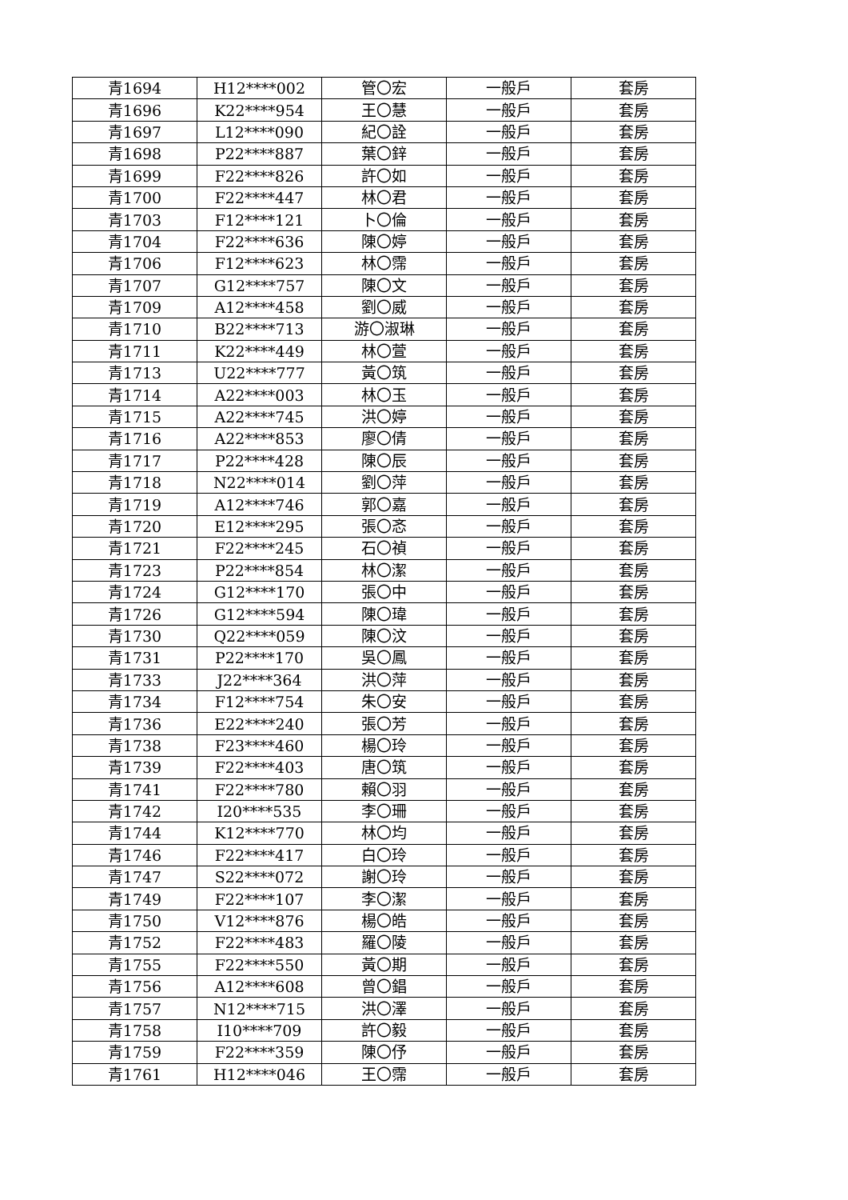| 青1694 | H12****002 | 管〇宏 | 一般戶 | 套房 |
| 青1696 | K22****954 | 王〇慧 | 一般戶 | 套房 |
| 青1697 | L12****090 | 紀〇詮 | 一般戶 | 套房 |
| 青1698 | P22****887 | 葉〇鋅 | 一般戶 | 套房 |
| 青1699 | F22****826 | 許〇如 | 一般戶 | 套房 |
| 青1700 | F22****447 | 林〇君 | 一般戶 | 套房 |
| 青1703 | F12****121 | 卜〇倫 | 一般戶 | 套房 |
| 青1704 | F22****636 | 陳〇婷 | 一般戶 | 套房 |
| 青1706 | F12****623 | 林〇霈 | 一般戶 | 套房 |
| 青1707 | G12****757 | 陳〇文 | 一般戶 | 套房 |
| 青1709 | A12****458 | 劉〇威 | 一般戶 | 套房 |
| 青1710 | B22****713 | 游〇淑琳 | 一般戶 | 套房 |
| 青1711 | K22****449 | 林〇萱 | 一般戶 | 套房 |
| 青1713 | U22****777 | 黃〇筑 | 一般戶 | 套房 |
| 青1714 | A22****003 | 林〇玉 | 一般戶 | 套房 |
| 青1715 | A22****745 | 洪〇婷 | 一般戶 | 套房 |
| 青1716 | A22****853 | 廖〇倩 | 一般戶 | 套房 |
| 青1717 | P22****428 | 陳〇辰 | 一般戶 | 套房 |
| 青1718 | N22****014 | 劉〇萍 | 一般戶 | 套房 |
| 青1719 | A12****746 | 郭〇嘉 | 一般戶 | 套房 |
| 青1720 | E12****295 | 張〇忞 | 一般戶 | 套房 |
| 青1721 | F22****245 | 石〇禎 | 一般戶 | 套房 |
| 青1723 | P22****854 | 林〇潔 | 一般戶 | 套房 |
| 青1724 | G12****170 | 張〇中 | 一般戶 | 套房 |
| 青1726 | G12****594 | 陳〇瑋 | 一般戶 | 套房 |
| 青1730 | Q22****059 | 陳〇汶 | 一般戶 | 套房 |
| 青1731 | P22****170 | 吳〇鳳 | 一般戶 | 套房 |
| 青1733 | J22****364 | 洪〇萍 | 一般戶 | 套房 |
| 青1734 | F12****754 | 朱〇安 | 一般戶 | 套房 |
| 青1736 | E22****240 | 張〇芳 | 一般戶 | 套房 |
| 青1738 | F23****460 | 楊〇玲 | 一般戶 | 套房 |
| 青1739 | F22****403 | 唐〇筑 | 一般戶 | 套房 |
| 青1741 | F22****780 | 賴〇羽 | 一般戶 | 套房 |
| 青1742 | I20****535 | 李〇珊 | 一般戶 | 套房 |
| 青1744 | K12****770 | 林〇均 | 一般戶 | 套房 |
| 青1746 | F22****417 | 白〇玲 | 一般戶 | 套房 |
| 青1747 | S22****072 | 謝〇玲 | 一般戶 | 套房 |
| 青1749 | F22****107 | 李〇潔 | 一般戶 | 套房 |
| 青1750 | V12****876 | 楊〇皓 | 一般戶 | 套房 |
| 青1752 | F22****483 | 羅〇陵 | 一般戶 | 套房 |
| 青1755 | F22****550 | 黃〇期 | 一般戶 | 套房 |
| 青1756 | A12****608 | 曾〇錩 | 一般戶 | 套房 |
| 青1757 | N12****715 | 洪〇澤 | 一般戶 | 套房 |
| 青1758 | I10****709 | 許〇毅 | 一般戶 | 套房 |
| 青1759 | F22****359 | 陳〇伃 | 一般戶 | 套房 |
| 青1761 | H12****046 | 王〇霈 | 一般戶 | 套房 |